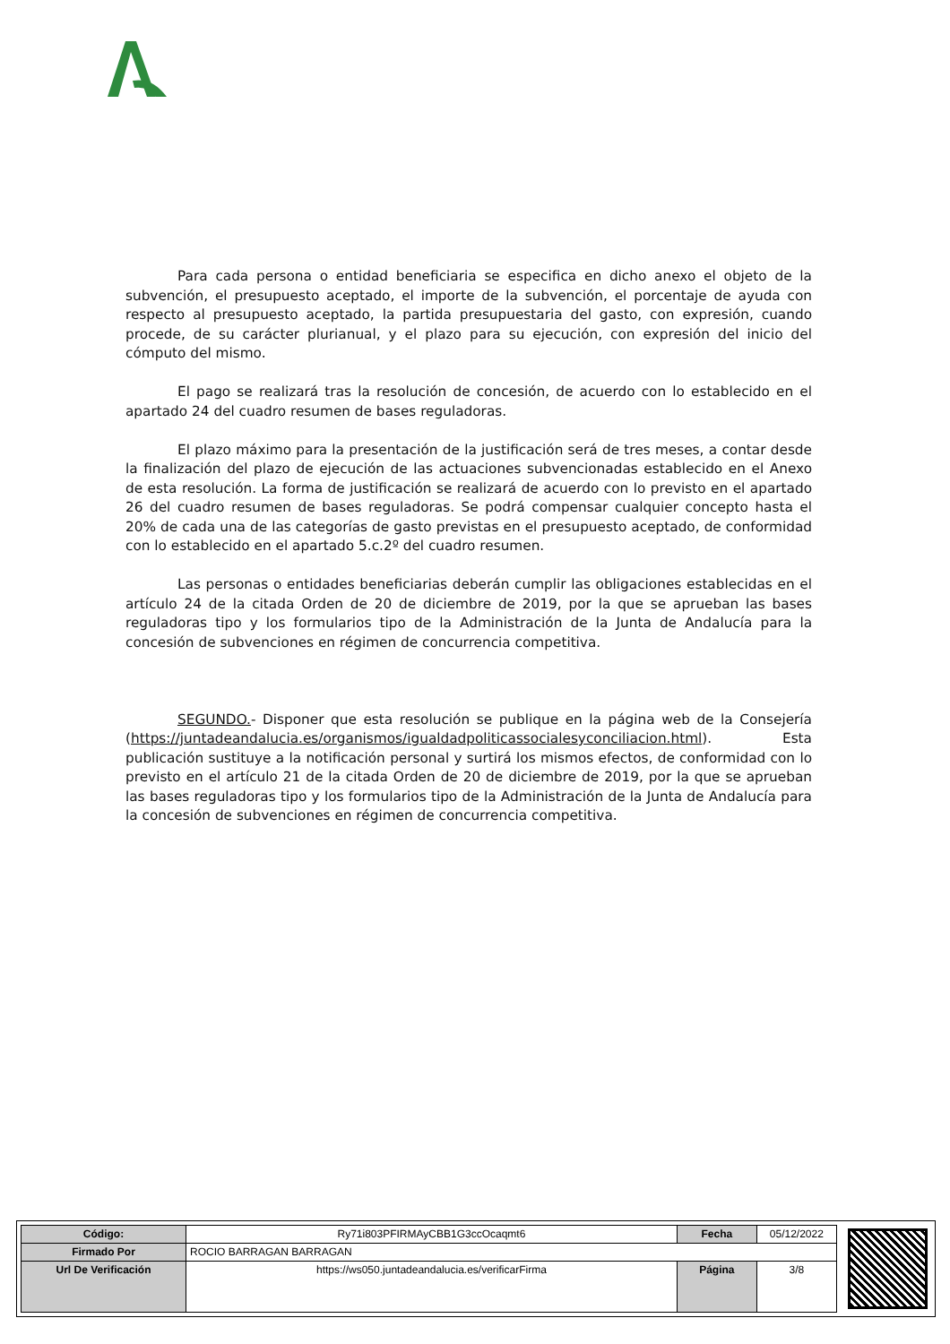Para cada persona o entidad beneficiaria se especifica en dicho anexo el objeto de la subvención, el presupuesto aceptado, el importe de la subvención, el porcentaje de ayuda con respecto al presupuesto aceptado, la partida presupuestaria del gasto, con expresión, cuando procede, de su carácter plurianual, y el plazo para su ejecución, con expresión del inicio del cómputo del mismo.
El pago se realizará tras la resolución de concesión, de acuerdo con lo establecido en el apartado 24 del cuadro resumen de bases reguladoras.
El plazo máximo para la presentación de la justificación será de tres meses, a contar desde la finalización del plazo de ejecución de las actuaciones subvencionadas establecido en el Anexo de esta resolución. La forma de justificación se realizará de acuerdo con lo previsto en el apartado 26 del cuadro resumen de bases reguladoras. Se podrá compensar cualquier concepto hasta el 20% de cada una de las categorías de gasto previstas en el presupuesto aceptado, de conformidad con lo establecido en el apartado 5.c.2º del cuadro resumen.
Las personas o entidades beneficiarias deberán cumplir las obligaciones establecidas en el artículo 24 de la citada Orden de 20 de diciembre de 2019, por la que se aprueban las bases reguladoras tipo y los formularios tipo de la Administración de la Junta de Andalucía para la concesión de subvenciones en régimen de concurrencia competitiva.
SEGUNDO.- Disponer que esta resolución se publique en la página web de la Consejería (https://juntadeandalucia.es/organismos/igualdadpoliticassocialesyconciliacion.html). Esta publicación sustituye a la notificación personal y surtirá los mismos efectos, de conformidad con lo previsto en el artículo 21 de la citada Orden de 20 de diciembre de 2019, por la que se aprueban las bases reguladoras tipo y los formularios tipo de la Administración de la Junta de Andalucía para la concesión de subvenciones en régimen de concurrencia competitiva.
| Código: | Ry71i803PFIRMAyCBB1G3ccOcaqmt6 | Fecha | 05/12/2022 |
| Firmado Por | ROCIO BARRAGAN BARRAGAN | | |
| Url De Verificación | https://ws050.juntadeandalucia.es/verificarFirma | Página | 3/8 |